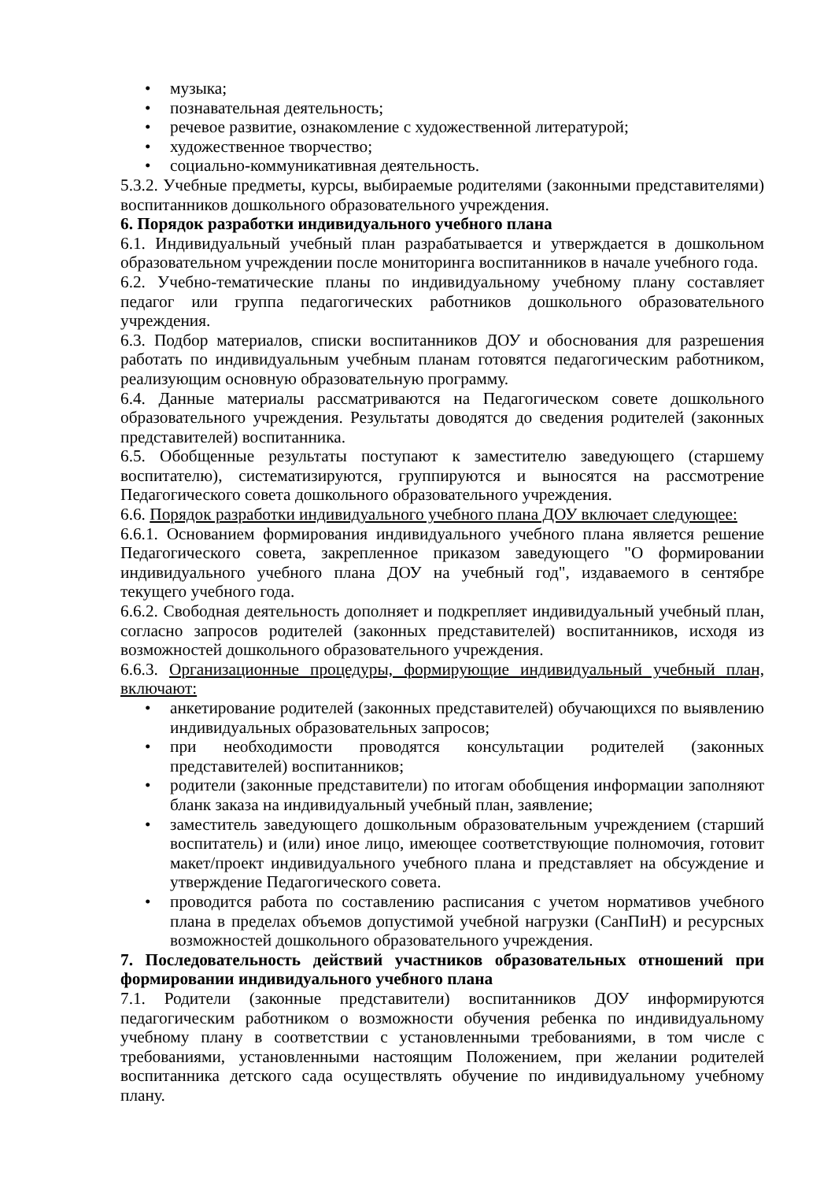• музыка;
• познавательная деятельность;
• речевое развитие, ознакомление с художественной литературой;
• художественное творчество;
• социально-коммуникативная деятельность.
5.3.2. Учебные предметы, курсы, выбираемые родителями (законными представителями) воспитанников дошкольного образовательного учреждения.
6. Порядок разработки индивидуального учебного плана
6.1. Индивидуальный учебный план разрабатывается и утверждается в дошкольном образовательном учреждении после мониторинга воспитанников в начале учебного года.
6.2. Учебно-тематические планы по индивидуальному учебному плану составляет педагог или группа педагогических работников дошкольного образовательного учреждения.
6.3. Подбор материалов, списки воспитанников ДОУ и обоснования для разрешения работать по индивидуальным учебным планам готовятся педагогическим работником, реализующим основную образовательную программу.
6.4. Данные материалы рассматриваются на Педагогическом совете дошкольного образовательного учреждения. Результаты доводятся до сведения родителей (законных представителей) воспитанника.
6.5. Обобщенные результаты поступают к заместителю заведующего (старшему воспитателю), систематизируются, группируются и выносятся на рассмотрение Педагогического совета дошкольного образовательного учреждения.
6.6. Порядок разработки индивидуального учебного плана ДОУ включает следующее:
6.6.1. Основанием формирования индивидуального учебного плана является решение Педагогического совета, закрепленное приказом заведующего "О формировании индивидуального учебного плана ДОУ на учебный год", издаваемого в сентябре текущего учебного года.
6.6.2. Свободная деятельность дополняет и подкрепляет индивидуальный учебный план, согласно запросов родителей (законных представителей) воспитанников, исходя из возможностей дошкольного образовательного учреждения.
6.6.3. Организационные процедуры, формирующие индивидуальный учебный план, включают:
• анкетирование родителей (законных представителей) обучающихся по выявлению индивидуальных образовательных запросов;
• при необходимости проводятся консультации родителей (законных представителей) воспитанников;
• родители (законные представители) по итогам обобщения информации заполняют бланк заказа на индивидуальный учебный план, заявление;
• заместитель заведующего дошкольным образовательным учреждением (старший воспитатель) и (или) иное лицо, имеющее соответствующие полномочия, готовит макет/проект индивидуального учебного плана и представляет на обсуждение и утверждение Педагогического совета.
• проводится работа по составлению расписания с учетом нормативов учебного плана в пределах объемов допустимой учебной нагрузки (СанПиН) и ресурсных возможностей дошкольного образовательного учреждения.
7. Последовательность действий участников образовательных отношений при формировании индивидуального учебного плана
7.1. Родители (законные представители) воспитанников ДОУ информируются педагогическим работником о возможности обучения ребенка по индивидуальному учебному плану в соответствии с установленными требованиями, в том числе с требованиями, установленными настоящим Положением, при желании родителей воспитанника детского сада осуществлять обучение по индивидуальному учебному плану.